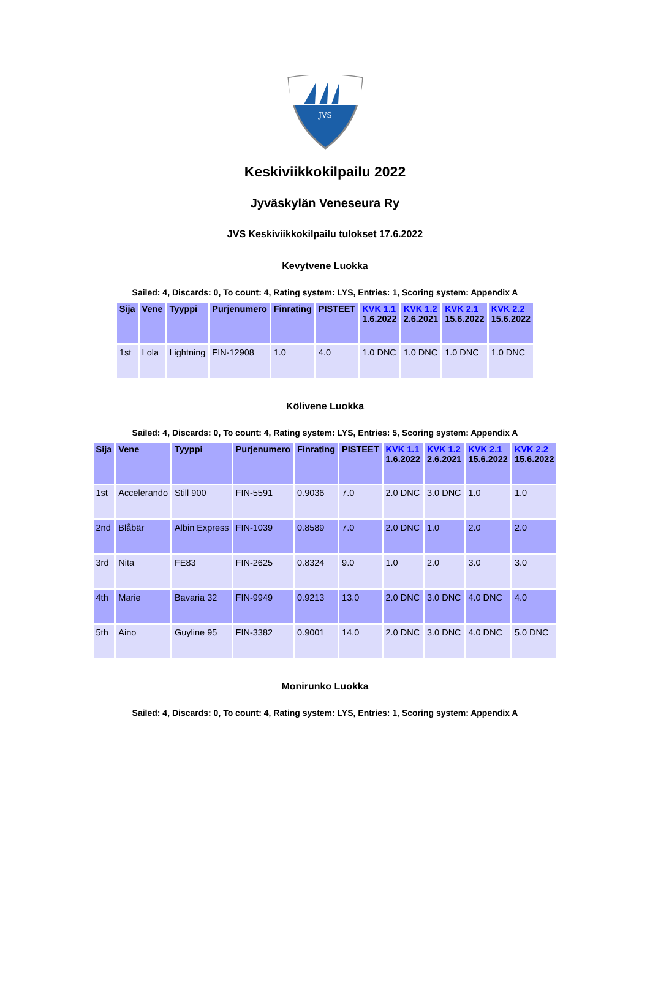JVS
Keskiviikkokilpailu 2022
Jyväskylän Veneseura Ry
JVS Keskiviikkokilpailu tulokset 17.6.2022
Kevytvene Luokka
Sailed: 4, Discards: 0, To count: 4, Rating system: LYS, Entries: 1, Scoring system: Appendix A
| Sija | Vene | Tyyppi | Purjenumero | Finrating | PISTEET | KVK 1.1 1.6.2022 | KVK 1.2 2.6.2021 | KVK 2.1 15.6.2022 | KVK 2.2 15.6.2022 |
| --- | --- | --- | --- | --- | --- | --- | --- | --- | --- |
| 1st | Lola | Lightning | FIN-12908 | 1.0 | 4.0 | 1.0 DNC | 1.0 DNC | 1.0 DNC | 1.0 DNC |
Kölivene Luokka
Sailed: 4, Discards: 0, To count: 4, Rating system: LYS, Entries: 5, Scoring system: Appendix A
| Sija | Vene | Tyyppi | Purjenumero | Finrating | PISTEET | KVK 1.1 1.6.2022 | KVK 1.2 2.6.2021 | KVK 2.1 15.6.2022 | KVK 2.2 15.6.2022 |
| --- | --- | --- | --- | --- | --- | --- | --- | --- | --- |
| 1st | Accelerando | Still 900 | FIN-5591 | 0.9036 | 7.0 | 2.0 DNC | 3.0 DNC | 1.0 | 1.0 |
| 2nd | Blåbär | Albin Express | FIN-1039 | 0.8589 | 7.0 | 2.0 DNC | 1.0 | 2.0 | 2.0 |
| 3rd | Nita | FE83 | FIN-2625 | 0.8324 | 9.0 | 1.0 | 2.0 | 3.0 | 3.0 |
| 4th | Marie | Bavaria 32 | FIN-9949 | 0.9213 | 13.0 | 2.0 DNC | 3.0 DNC | 4.0 DNC | 4.0 |
| 5th | Aino | Guyline 95 | FIN-3382 | 0.9001 | 14.0 | 2.0 DNC | 3.0 DNC | 4.0 DNC | 5.0 DNC |
Monirunko Luokka
Sailed: 4, Discards: 0, To count: 4, Rating system: LYS, Entries: 1, Scoring system: Appendix A